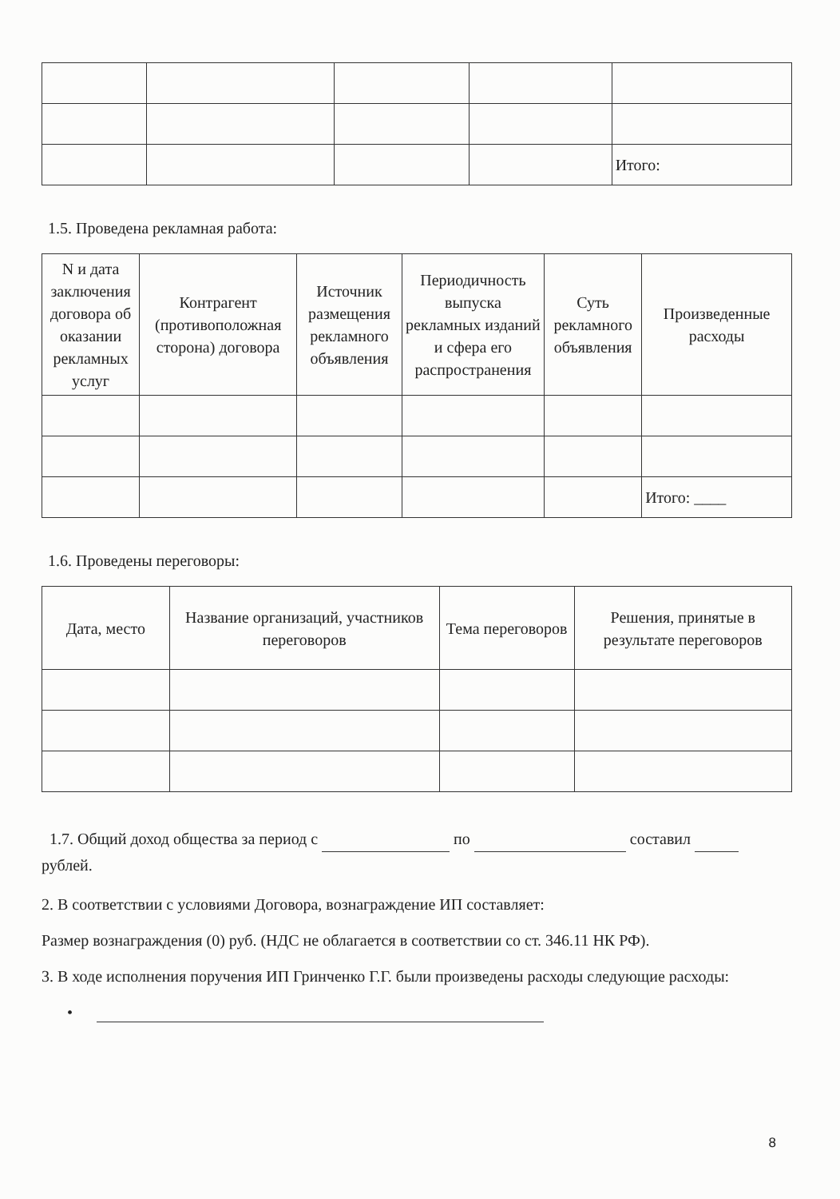| | | | | Итого: |
1.5. Проведена рекламная работа:
| N и дата заключения договора об оказании рекламных услуг | Контрагент (противоположная сторона) договора | Источник размещения рекламного объявления | Периодичность выпуска рекламных изданий и сфера его распространения | Суть рекламного объявления | Произведенные расходы |
| --- | --- | --- | --- | --- | --- |
| | | | | | Итого: ____ |
1.6. Проведены переговоры:
| Дата, место | Название организаций, участников переговоров | Тема переговоров | Решения, принятые в результате переговоров |
| --- | --- | --- | --- |
1.7. Общий доход общества за период с по составил рублей.
2. В соответствии с условиями Договора, вознаграждение ИП составляет:
Размер вознаграждения (0) руб. (НДС не облагается в соответствии со ст. 346.11 НК РФ).
3. В ходе исполнения поручения ИП Гринченко Г.Г. были произведены расходы следующие расходы:
•
8